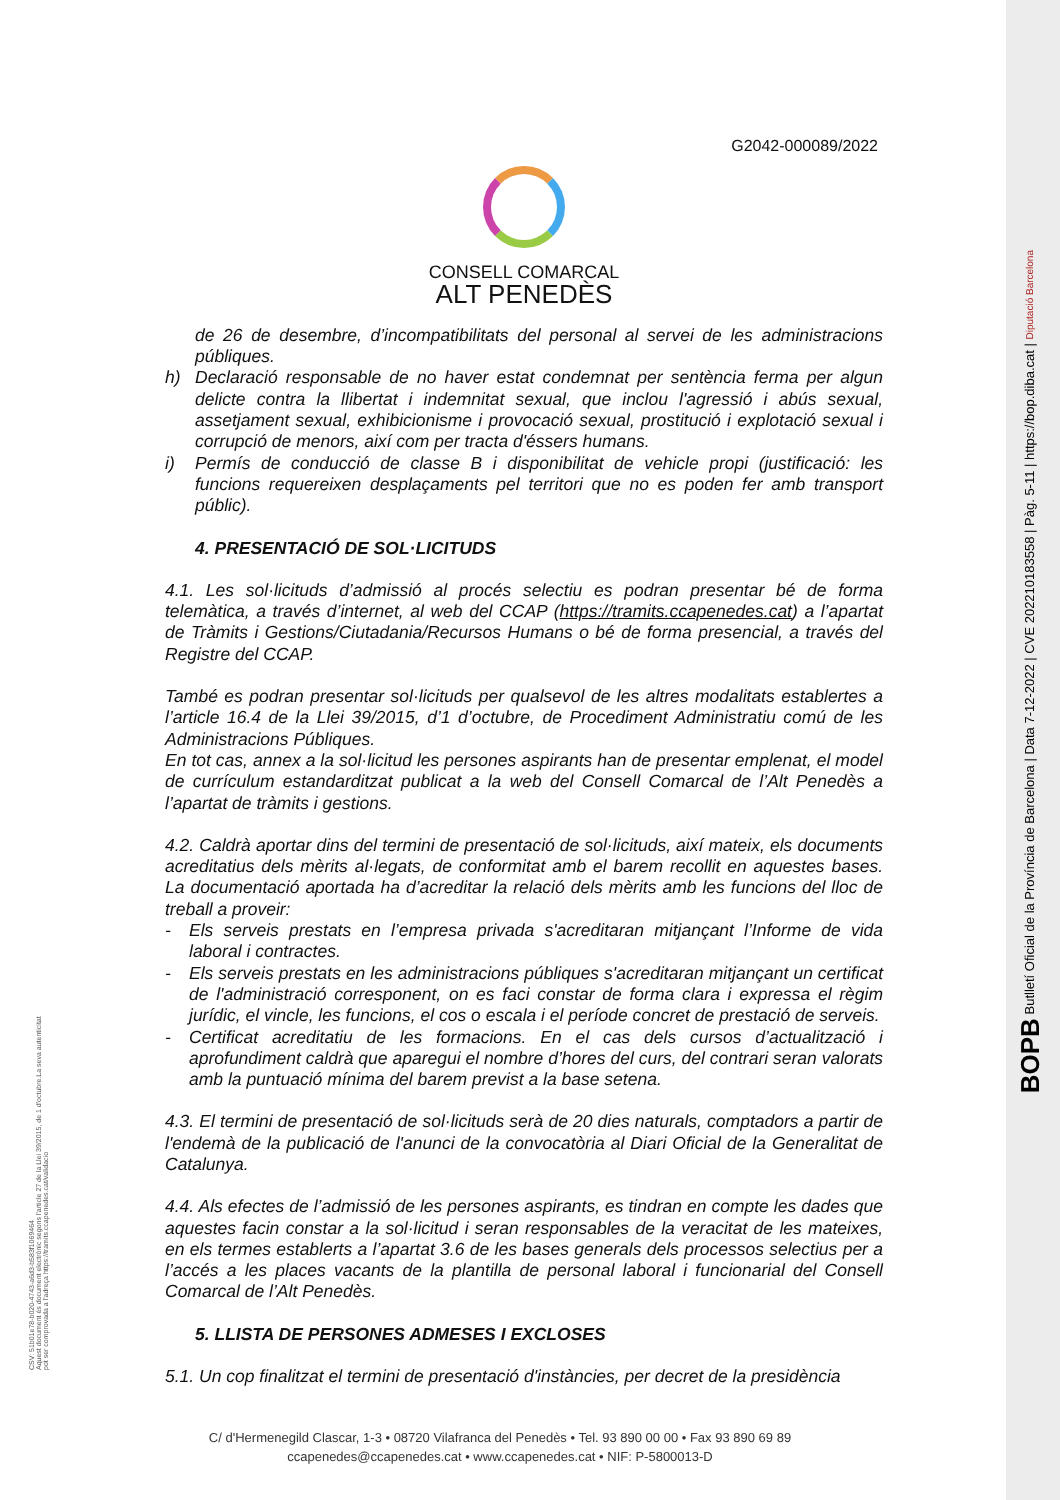G2042-000089/2022
CONSELL COMARCAL
ALT PENEDÈS
de 26 de desembre, d’incompatibilitats del personal al servei de les administracions públiques.
h) Declaració responsable de no haver estat condemnat per sentència ferma per algun delicte contra la llibertat i indemnitat sexual, que inclou l'agressió i abús sexual, assetjament sexual, exhibicionisme i provocació sexual, prostitució i explotació sexual i corrupció de menors, així com per tracta d'éssers humans.
i) Permís de conducció de classe B i disponibilitat de vehicle propi (justificació: les funcions requereixen desplaçaments pel territori que no es poden fer amb transport públic).
4. PRESENTACIÓ DE SOL·LICITUDS
4.1. Les sol·licituds d’admissió al procés selectiu es podran presentar bé de forma telemàtica, a través d’internet, al web del CCAP (https://tramits.ccapenedes.cat) a l’apartat de Tràmits i Gestions/Ciutadania/Recursos Humans o bé de forma presencial, a través del Registre del CCAP.
També es podran presentar sol·licituds per qualsevol de les altres modalitats establertes a l’article 16.4 de la Llei 39/2015, d’1 d’octubre, de Procediment Administratiu comú de les Administracions Públiques.
En tot cas, annex a la sol·licitud les persones aspirants han de presentar emplenat, el model de currículum estandarditzat publicat a la web del Consell Comarcal de l’Alt Penedès a l’apartat de tràmits i gestions.
4.2. Caldrà aportar dins del termini de presentació de sol·licituds, així mateix, els documents acreditatius dels mèrits al·legats, de conformitat amb el barem recollit en aquestes bases. La documentació aportada ha d’acreditar la relació dels mèrits amb les funcions del lloc de treball a proveir:
- Els serveis prestats en l’empresa privada s'acreditaran mitjançant l’Informe de vida laboral i contractes.
- Els serveis prestats en les administracions públiques s'acreditaran mitjançant un certificat de l'administració corresponent, on es faci constar de forma clara i expressa el règim jurídic, el vincle, les funcions, el cos o escala i el període concret de prestació de serveis.
- Certificat acreditatiu de les formacions. En el cas dels cursos d’actualització i aprofundiment caldrà que aparegui el nombre d’hores del curs, del contrari seran valorats amb la puntuació mínima del barem previst a la base setena.
4.3. El termini de presentació de sol·licituds serà de 20 dies naturals, comptadors a partir de l'endemà de la publicació de l'anunci de la convocatòria al Diari Oficial de la Generalitat de Catalunya.
4.4. Als efectes de l’admissió de les persones aspirants, es tindran en compte les dades que aquestes facin constar a la sol·licitud i seran responsables de la veracitat de les mateixes, en els termes establerts a l’apartat 3.6 de les bases generals dels processos selectius per a l’accés a les places vacants de la plantilla de personal laboral i funcionarial del Consell Comarcal de l’Alt Penedès.
5. LLISTA DE PERSONES ADMESES I EXCLOSES
5.1. Un cop finalitzat el termini de presentació d'instàncies, per decret de la presidència
C/ d'Hermenegild Clascar, 1-3 • 08720 Vilafranca del Penedès • Tel. 93 890 00 00 • Fax 93 890 69 89
ccapenedes@ccapenedes.cat • www.ccapenedes.cat • NIF: P-5800013-D
BOPB Butlletí Oficial de la Província de Barcelona | Data 7-12-2022 | CVE 202210183558 | Pàg. 5-11 | https://bop.diba.cat | Diputació Barcelona
CSV: 51b01e78-b020-4743-a6d3-b583f1069464
Aquest document és document electrònic segons l'article 27 de la Llei 39/2015, de 1 d'octubre.La seva autenticitat
pot ser comprovada a l'adreça https://tramits.ccapenedes.cat/validacio